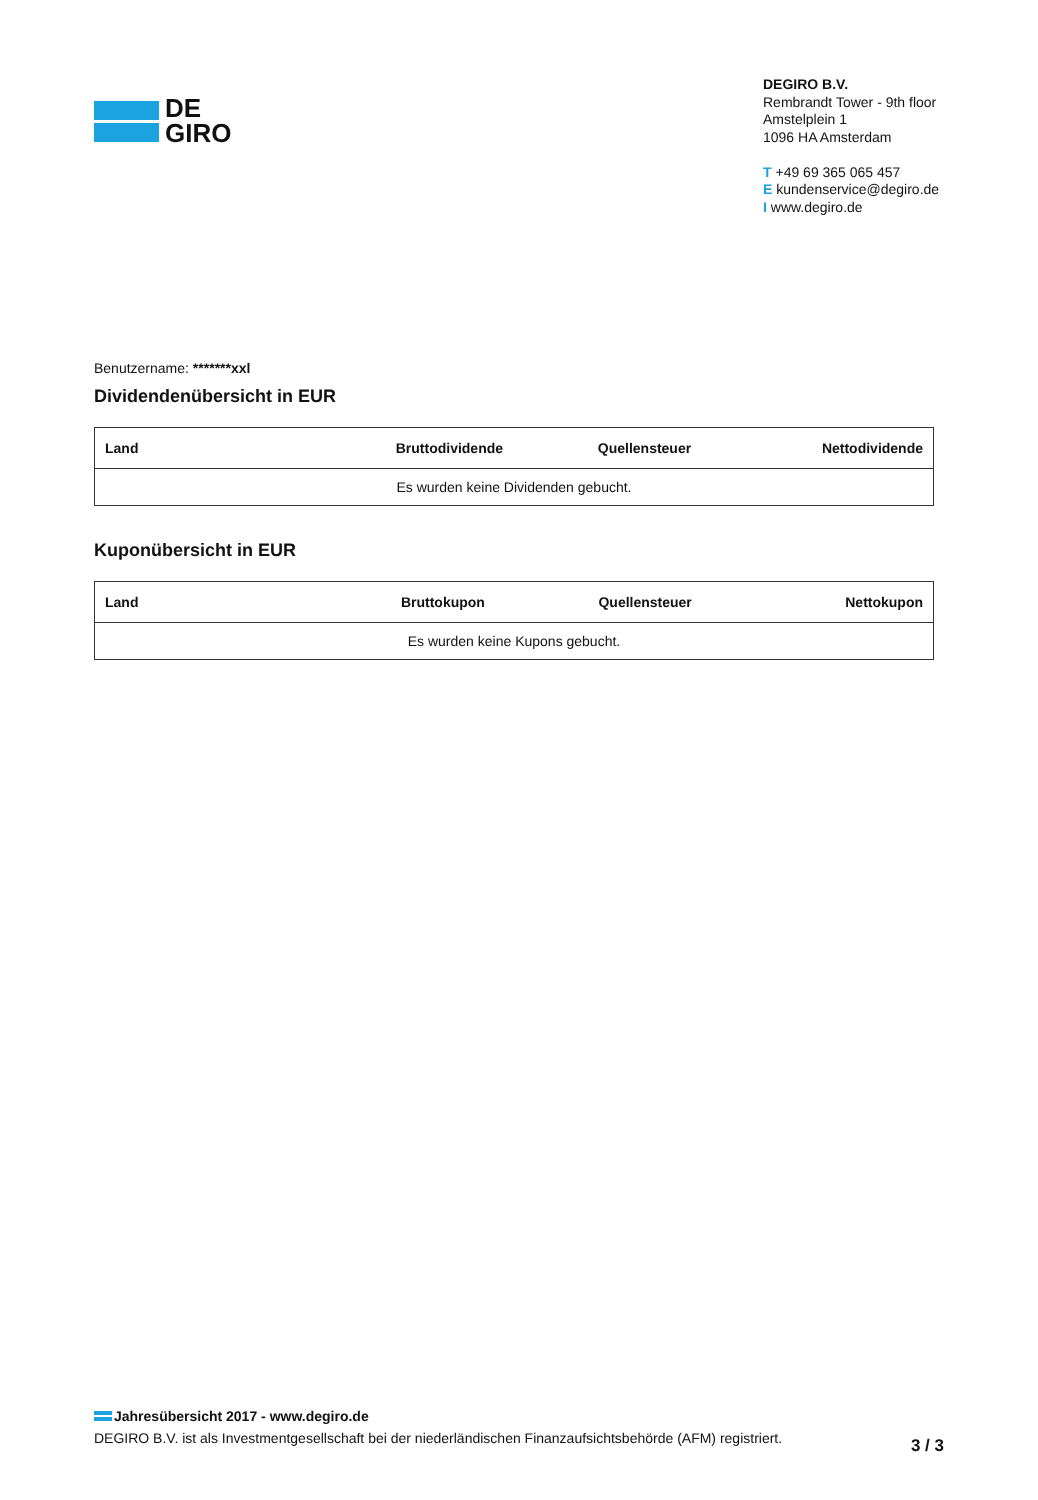DE
GIRO
DEGIRO B.V.
Rembrandt Tower - 9th floor
Amstelplein 1
1096 HA Amsterdam
T +49 69 365 065 457
E kundenservice@degiro.de
I www.degiro.de
Benutzername: *******xxl
Dividendenübersicht in EUR
| Land | Bruttodividende | Quellensteuer | Nettodividende |
| --- | --- | --- | --- |
| Es wurden keine Dividenden gebucht. | | | |
Kuponübersicht in EUR
| Land | Bruttokupon | Quellensteuer | Nettokupon |
| --- | --- | --- | --- |
| Es wurden keine Kupons gebucht. | | | |
Jahresübersicht 2017 - www.degiro.de
DEGIRO B.V. ist als Investmentgesellschaft bei der niederländischen Finanzaufsichtsbehörde (AFM) registriert.
3 / 3